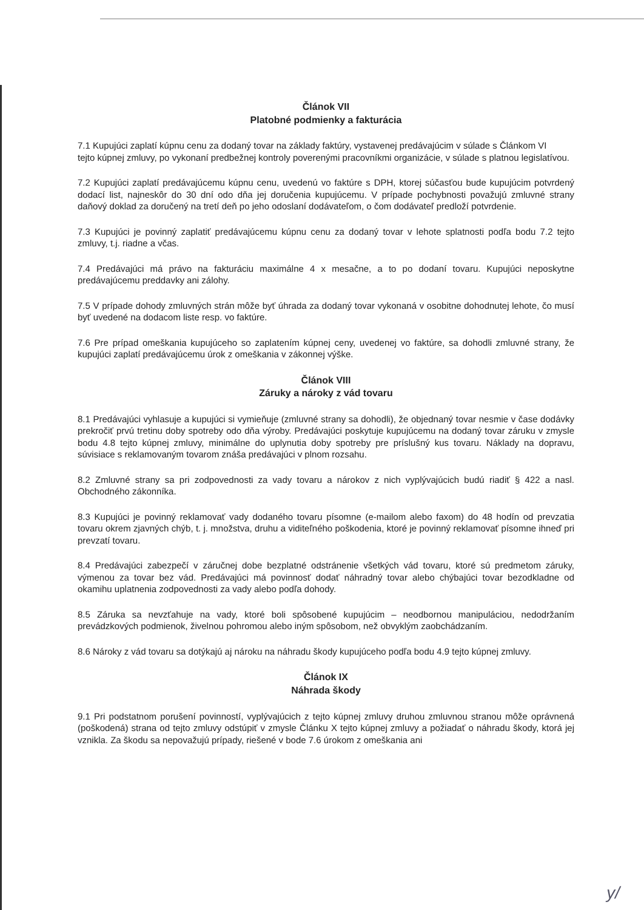Článok VII
Platobné podmienky a fakturácia
7.1 Kupujúci zaplatí kúpnu cenu za dodaný tovar na základy faktúry, vystavenej predávajúcim v súlade s Článkom VI
tejto kúpnej zmluvy, po vykonaní predbežnej kontroly poverenými pracovníkmi organizácie, v súlade s platnou legislatívou.
7.2 Kupujúci zaplatí predávajúcemu kúpnu cenu, uvedenú vo faktúre s DPH, ktorej súčasťou bude kupujúcim potvrdený dodací list, najneskôr do 30 dní odo dňa jej doručenia kupujúcemu. V prípade pochybnosti považujú zmluvné strany daňový doklad za doručený na tretí deň po jeho odoslaní dodávateľom, o čom dodávateľ predloží potvrdenie.
7.3 Kupujúci je povinný zaplatiť predávajúcemu kúpnu cenu za dodaný tovar v lehote splatnosti podľa bodu 7.2 tejto zmluvy, t.j. riadne a včas.
7.4 Predávajúci má právo na fakturáciu maximálne 4 x mesačne, a to po dodaní tovaru. Kupujúci neposkytne predávajúcemu preddavky ani zálohy.
7.5 V prípade dohody zmluvných strán môže byť úhrada za dodaný tovar vykonaná v osobitne dohodnutej lehote, čo musí byť uvedené na dodacom liste resp. vo faktúre.
7.6 Pre prípad omeškania kupujúceho so zaplatením kúpnej ceny, uvedenej vo faktúre, sa dohodli zmluvné strany, že kupujúci zaplatí predávajúcemu úrok z omeškania v zákonnej výške.
Článok VIII
Záruky a nároky z vád tovaru
8.1 Predávajúci vyhlasuje a kupujúci si vymieňuje (zmluvné strany sa dohodli), že objednaný tovar nesmie v čase dodávky prekročiť prvú tretinu doby spotreby odo dňa výroby. Predávajúci poskytuje kupujúcemu na dodaný tovar záruku v zmysle bodu 4.8 tejto kúpnej zmluvy, minimálne do uplynutia doby spotreby pre príslušný kus tovaru. Náklady na dopravu, súvisiace s reklamovaným tovarom znáša predávajúci v plnom rozsahu.
8.2 Zmluvné strany sa pri zodpovednosti za vady tovaru a nárokov z nich vyplývajúcich budú riadiť § 422 a nasl. Obchodného zákonníka.
8.3 Kupujúci je povinný reklamovať vady dodaného tovaru písomne (e-mailom alebo faxom) do 48 hodín od prevzatia tovaru okrem zjavných chýb, t. j. množstva, druhu a viditeľného poškodenia, ktoré je povinný reklamovať písomne ihneď pri prevzatí tovaru.
8.4 Predávajúci zabezpečí v záručnej dobe bezplatné odstránenie všetkých vád tovaru, ktoré sú predmetom záruky, výmenou za tovar bez vád. Predávajúci má povinnosť dodať náhradný tovar alebo chýbajúci tovar bezodkladne od okamihu uplatnenia zodpovednosti za vady alebo podľa dohody.
8.5 Záruka sa nevzťahuje na vady, ktoré boli spôsobené kupujúcim – neodbornou manipuláciou, nedodržaním prevádzkových podmienok, živelnou pohromou alebo iným spôsobom, než obvyklým zaobchádzaním.
8.6 Nároky z vád tovaru sa dotýkajú aj nároku na náhradu škody kupujúceho podľa bodu 4.9 tejto kúpnej zmluvy.
Článok IX
Náhrada škody
9.1 Pri podstatnom porušení povinností, vyplývajúcich z tejto kúpnej zmluvy druhou zmluvnou stranou môže oprávnená (poškodená) strana od tejto zmluvy odstúpiť v zmysle Článku X tejto kúpnej zmluvy a požiadať o náhradu škody, ktorá jej vznikla. Za škodu sa nepovažujú prípady, riešené v bode 7.6 úrokom z omeškania ani
y/